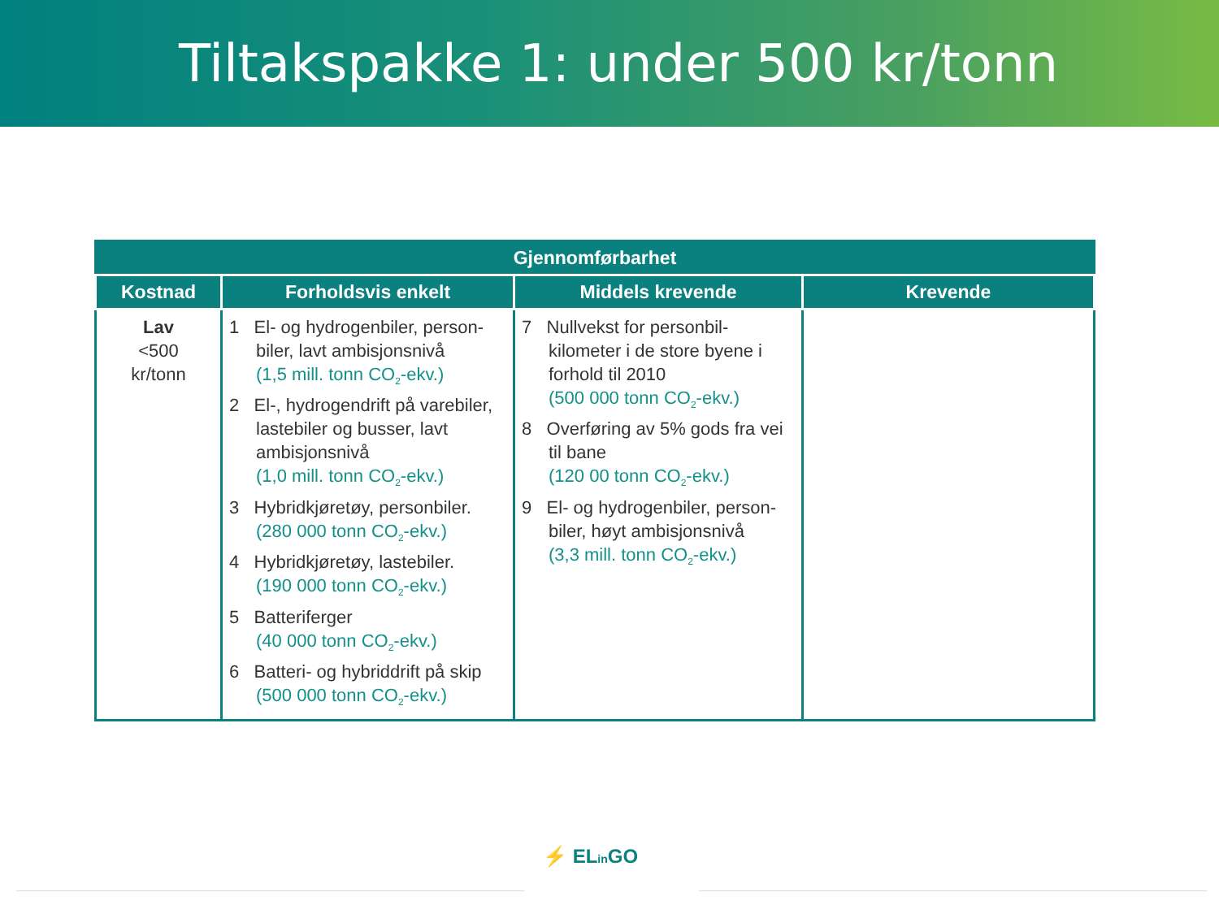Tiltakspakke 1: under 500 kr/tonn
| Gjennomførbarhet | | | |
| --- | --- | --- | --- |
| Kostnad | Forholdsvis enkelt | Middels krevende | Krevende |
| Lav <500 kr/tonn | 1 El- og hydrogenbiler, person-biler, lavt ambisjonsnivå (1,5 mill. tonn CO<sub>2</sub>-ekv.) 2 El-, hydrogendrift på varebiler, lastebiler og busser, lavt ambisjonsnivå (1,0 mill. tonn CO<sub>2</sub>-ekv.) 3 Hybridkjøretøy, personbiler. (280 000 tonn CO<sub>2</sub>-ekv.) 4 Hybridkjøretøy, lastebiler. (190 000 tonn CO<sub>2</sub>-ekv.) 5 Batteriferger (40 000 tonn CO<sub>2</sub>-ekv.) 6 Batteri- og hybriddrift på skip (500 000 tonn CO<sub>2</sub>-ekv.) | 7 Nullvekst for personbil-kilometer i de store byene i forhold til 2010 (500 000 tonn CO<sub>2</sub>-ekv.) 8 Overføring av 5% gods fra vei til bane (120 00 tonn CO<sub>2</sub>-ekv.) 9 El- og hydrogenbiler, person-biler, høyt ambisjonsnivå (3,3 mill. tonn CO<sub>2</sub>-ekv.) | |
⚡ ELin GO